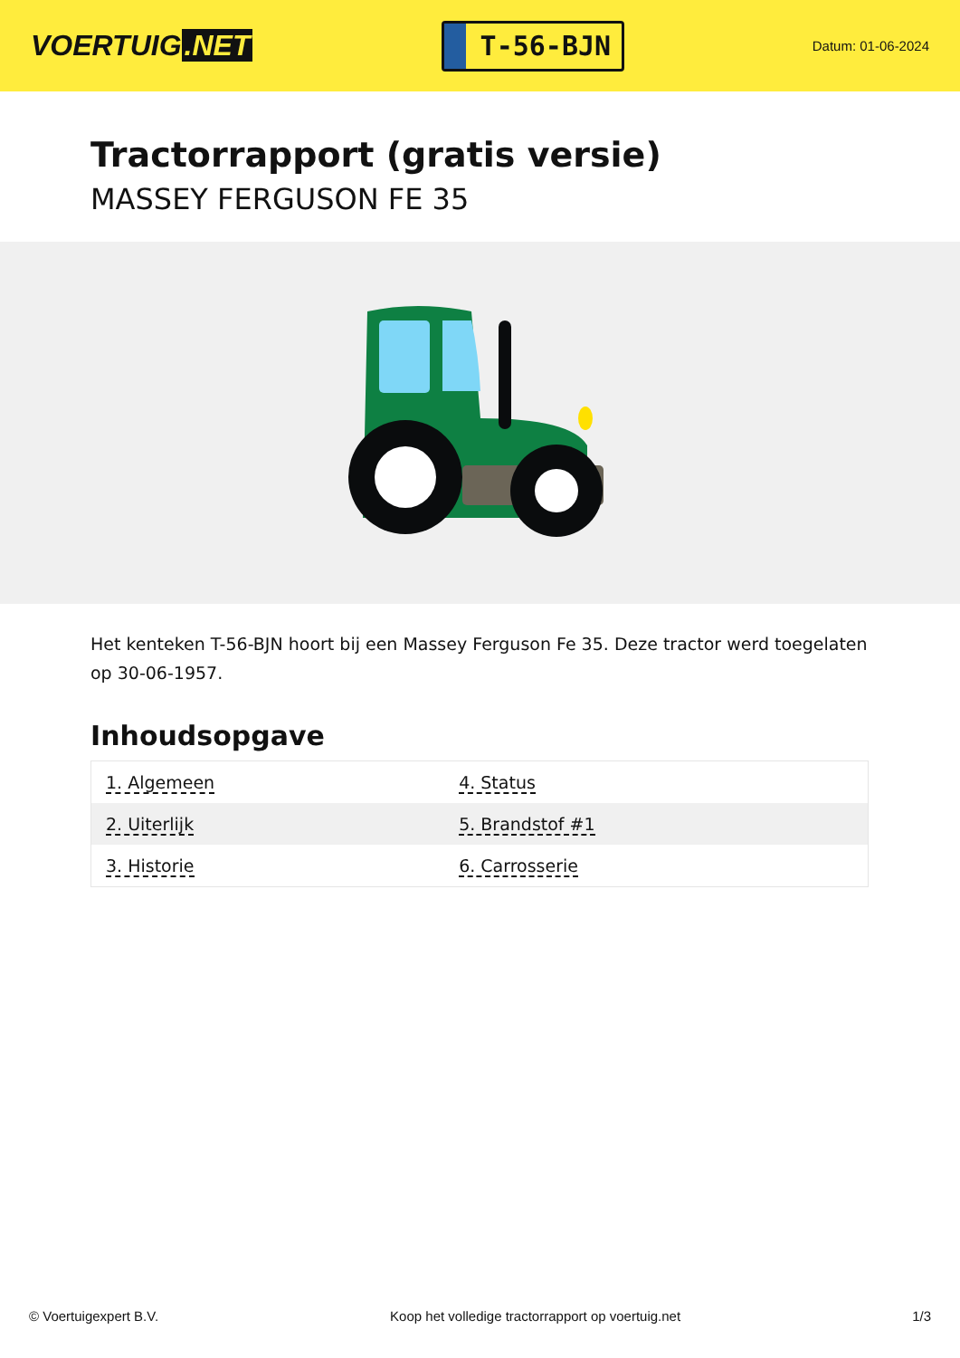VOERTUIG.NET
T-56-BJN
Datum: 01-06-2024
Tractorrapport (gratis versie)
MASSEY FERGUSON FE 35
Het kenteken T-56-BJN hoort bij een Massey Ferguson Fe 35. Deze tractor werd toegelaten op 30-06-1957.
Inhoudsopgave
| 1. Algemeen | 4. Status |
| 2. Uiterlijk | 5. Brandstof #1 |
| 3. Historie | 6. Carrosserie |
© Voertuigexpert B.V. Koop het volledige tractorrapport op voertuig.net 1/3